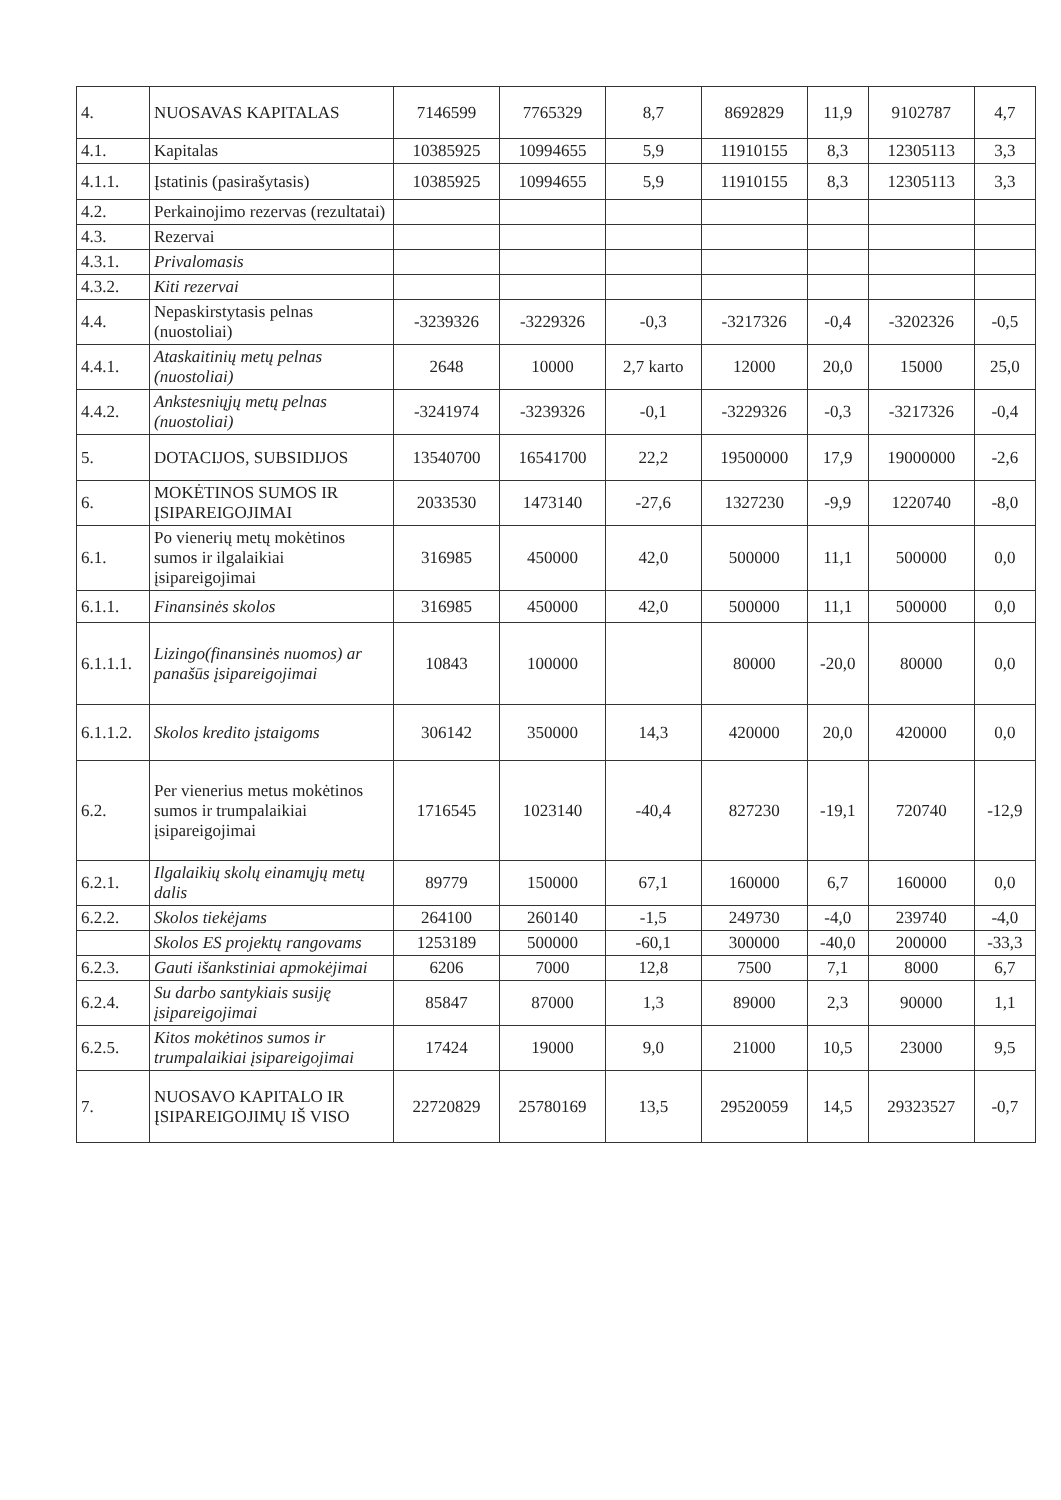| 4. | NUOSAVAS KAPITALAS | 7146599 | 7765329 | 8,7 | 8692829 | 11,9 | 9102787 | 4,7 |
| 4.1. | Kapitalas | 10385925 | 10994655 | 5,9 | 11910155 | 8,3 | 12305113 | 3,3 |
| 4.1.1. | Įstatinis (pasirašytasis) | 10385925 | 10994655 | 5,9 | 11910155 | 8,3 | 12305113 | 3,3 |
| 4.2. | Perkainojimo rezervas (rezultatai) | | | | | | | |
| 4.3. | Rezervai | | | | | | | |
| 4.3.1. | Privalomasis | | | | | | | |
| 4.3.2. | Kiti rezervai | | | | | | | |
| 4.4. | Nepaskirstytasis pelnas (nuostoliai) | -3239326 | -3229326 | -0,3 | -3217326 | -0,4 | -3202326 | -0,5 |
| 4.4.1. | Ataskaitinių metų pelnas (nuostoliai) | 2648 | 10000 | 2,7 karto | 12000 | 20,0 | 15000 | 25,0 |
| 4.4.2. | Ankstesniųjų metų pelnas (nuostoliai) | -3241974 | -3239326 | -0,1 | -3229326 | -0,3 | -3217326 | -0,4 |
| 5. | DOTACIJOS, SUBSIDIJOS | 13540700 | 16541700 | 22,2 | 19500000 | 17,9 | 19000000 | -2,6 |
| 6. | MOKĖTINOS SUMOS IR ĮSIPAREIGOJIMAI | 2033530 | 1473140 | -27,6 | 1327230 | -9,9 | 1220740 | -8,0 |
| 6.1. | Po vienerių metų mokėtinos sumos ir ilgalaikiai įsipareigojimai | 316985 | 450000 | 42,0 | 500000 | 11,1 | 500000 | 0,0 |
| 6.1.1. | Finansinės skolos | 316985 | 450000 | 42,0 | 500000 | 11,1 | 500000 | 0,0 |
| 6.1.1.1. | Lizingo(finansinės nuomos) ar panašūs įsipareigojimai | 10843 | 100000 | | 80000 | -20,0 | 80000 | 0,0 |
| 6.1.1.2. | Skolos kredito įstaigoms | 306142 | 350000 | 14,3 | 420000 | 20,0 | 420000 | 0,0 |
| 6.2. | Per vienerius metus mokėtinos sumos ir trumpalaikiai įsipareigojimai | 1716545 | 1023140 | -40,4 | 827230 | -19,1 | 720740 | -12,9 |
| 6.2.1. | Ilgalaikių skolų einamųjų metų dalis | 89779 | 150000 | 67,1 | 160000 | 6,7 | 160000 | 0,0 |
| 6.2.2. | Skolos tiekėjams | 264100 | 260140 | -1,5 | 249730 | -4,0 | 239740 | -4,0 |
| | Skolos ES projektų rangovams | 1253189 | 500000 | -60,1 | 300000 | -40,0 | 200000 | -33,3 |
| 6.2.3. | Gauti išankstiniai apmokėjimai | 6206 | 7000 | 12,8 | 7500 | 7,1 | 8000 | 6,7 |
| 6.2.4. | Su darbo santykiais susiję įsipareigojimai | 85847 | 87000 | 1,3 | 89000 | 2,3 | 90000 | 1,1 |
| 6.2.5. | Kitos mokėtinos sumos ir trumpalaikiai įsipareigojimai | 17424 | 19000 | 9,0 | 21000 | 10,5 | 23000 | 9,5 |
| 7. | NUOSAVO KAPITALO IR ĮSIPAREIGOJIMŲ IŠ VISO | 22720829 | 25780169 | 13,5 | 29520059 | 14,5 | 29323527 | -0,7 |